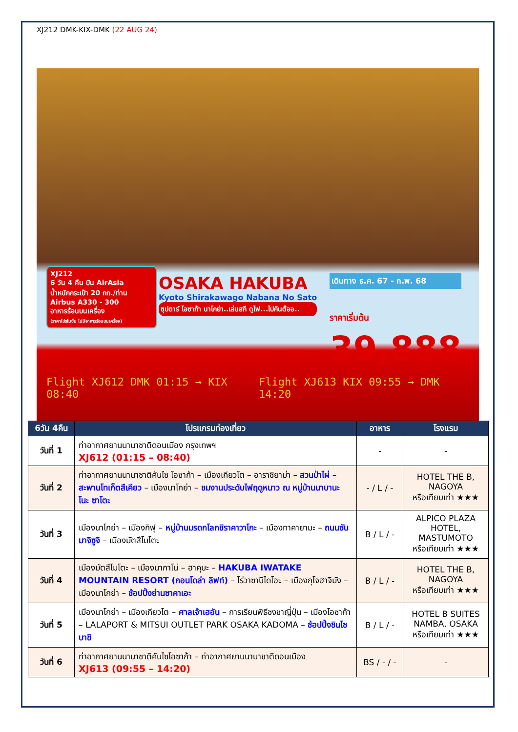XJ212 DMK-KIX-DMK (22 AUG 24)
XJ212
6 วัน 4 คืน บิน AirAsia
น้ำหนักกระเป๋า 20 กก./ท่าน
Airbus A330 - 300
อาหารร้อนบนเครื่อง
(ราคาโปรโมชั่น ไม่มีอาหารร้อนบนเครื่อง)
OSAKA HAKUBA
Kyoto Shirakawago Nabana No Sato
ซุปตาร์ โอซาก้า นาโกย่า..เล่นสกี ดูไฟ...ไปกันต๊ออ..
เดินทาง ธ.ค. 67 - ก.พ. 68
ราคาเริ่มต้น
39,888
Flight XJ612 DMK 01:15 → KIX 08:40 Flight XJ613 KIX 09:55 → DMK 14:20
| 6วัน 4คืน | โปรแกรมท่องเที่ยว | อาหาร | โรงแรม |
| --- | --- | --- | --- |
| วันที่ 1 | ท่าอากาศยานนานาชาติดอนเมือง กรุงเทพฯ XJ612 (01:15 – 08:40) | - | - |
| วันที่ 2 | ท่าอากาศยานนานาชาติคันไซ โอซาก้า – เมืองเกียวโต – อาราชิยาม่า – สวนป่าไผ่ – สะพานโทเก็ตสึเคียว – เมืองนาโกย่า – ชมงานประดับไฟฤดูหนาว ณ หมู่บ้านนาบานะ โนะ ซาโตะ | - / L / - | HOTEL THE B, NAGOYA หรือเทียบเท่า ★★★ |
| วันที่ 3 | เมืองนาโกย่า – เมืองกิฟุ – หมู่บ้านมรดกโลกชิราคาวาโกะ – เมืองทาคายามะ – ถนนซันมาจิซูจิ – เมืองมัตสึโมโตะ | B / L / - | ALPICO PLAZA HOTEL, MASTUMOTO หรือเทียบเท่า ★★★ |
| วันที่ 4 | เมืองมัตสึโมโตะ – เมืองนากาโน่ – ฮาคุบะ – HAKUBA IWATAKE MOUNTAIN RESORT (กอนโดล่า ลิฟท์) – ไร่วาซาบิไดโอะ – เมืองกุโจฮาจิมัง – เมืองนาโกย่า – ช้อปปิ้งย่านซาคาเอะ | B / L / - | HOTEL THE B, NAGOYA หรือเทียบเท่า ★★★ |
| วันที่ 5 | เมืองนาโกย่า – เมืองเกียวโต – ศาลเจ้าเฮอัน – การเรียนพิธีชงชาญี่ปุ่น – เมืองโอซาก้า – LALAPORT & MITSUI OUTLET PARK OSAKA KADOMA – ช้อปปิ้งชินไซบาชิ | B / L / - | HOTEL B SUITES NAMBA, OSAKA หรือเทียบเท่า ★★★ |
| วันที่ 6 | ท่าอากาศยานนานาชาติคันไซโอซาก้า – ท่าอากาศยานนานาชาติดอนเมือง XJ613 (09:55 – 14:20) | BS / - / - | - |